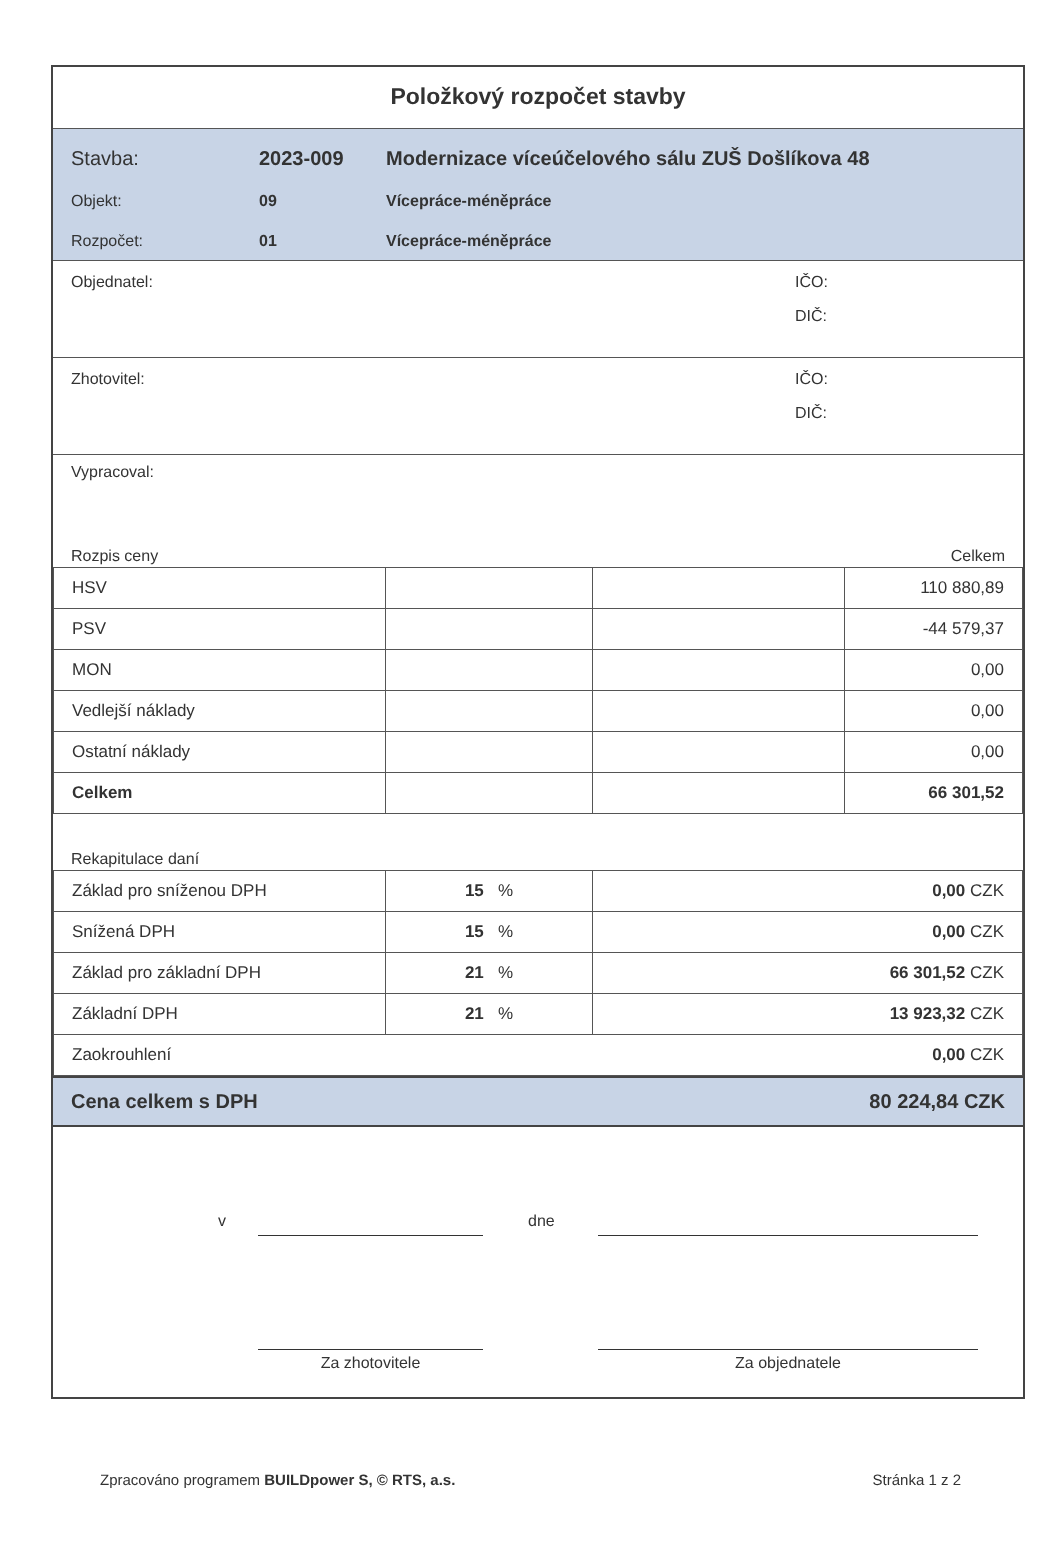Položkový rozpočet stavby
Stavba: 2023-009 Modernizace víceúčelového sálu ZUŠ Došlíkova 48
Objekt: 09 Vícepráce-méněpráce
Rozpočet: 01 Vícepráce-méněpráce
Objednatel: IČO:
DIČ:
Zhotovitel: IČO:
DIČ:
Vypracoval:
Rozpis ceny Celkem
| HSV | | | 110 880,89 |
| PSV | | | -44 579,37 |
| MON | | | 0,00 |
| Vedlejší náklady | | | 0,00 |
| Ostatní náklady | | | 0,00 |
| Celkem | | | 66 301,52 |
Rekapitulace daní
| Základ pro sníženou DPH | 15 % | 0,00 CZK |
| Snížená DPH | 15 % | 0,00 CZK |
| Základ pro základní DPH | 21 % | 66 301,52 CZK |
| Základní DPH | 21 % | 13 923,32 CZK |
| Zaokrouhlení | | 0,00 CZK |
Cena celkem s DPH 80 224,84 CZK
v dne
Za zhotovitele Za objednatele
Zpracováno programem BUILDpower S, © RTS, a.s. Stránka 1 z 2